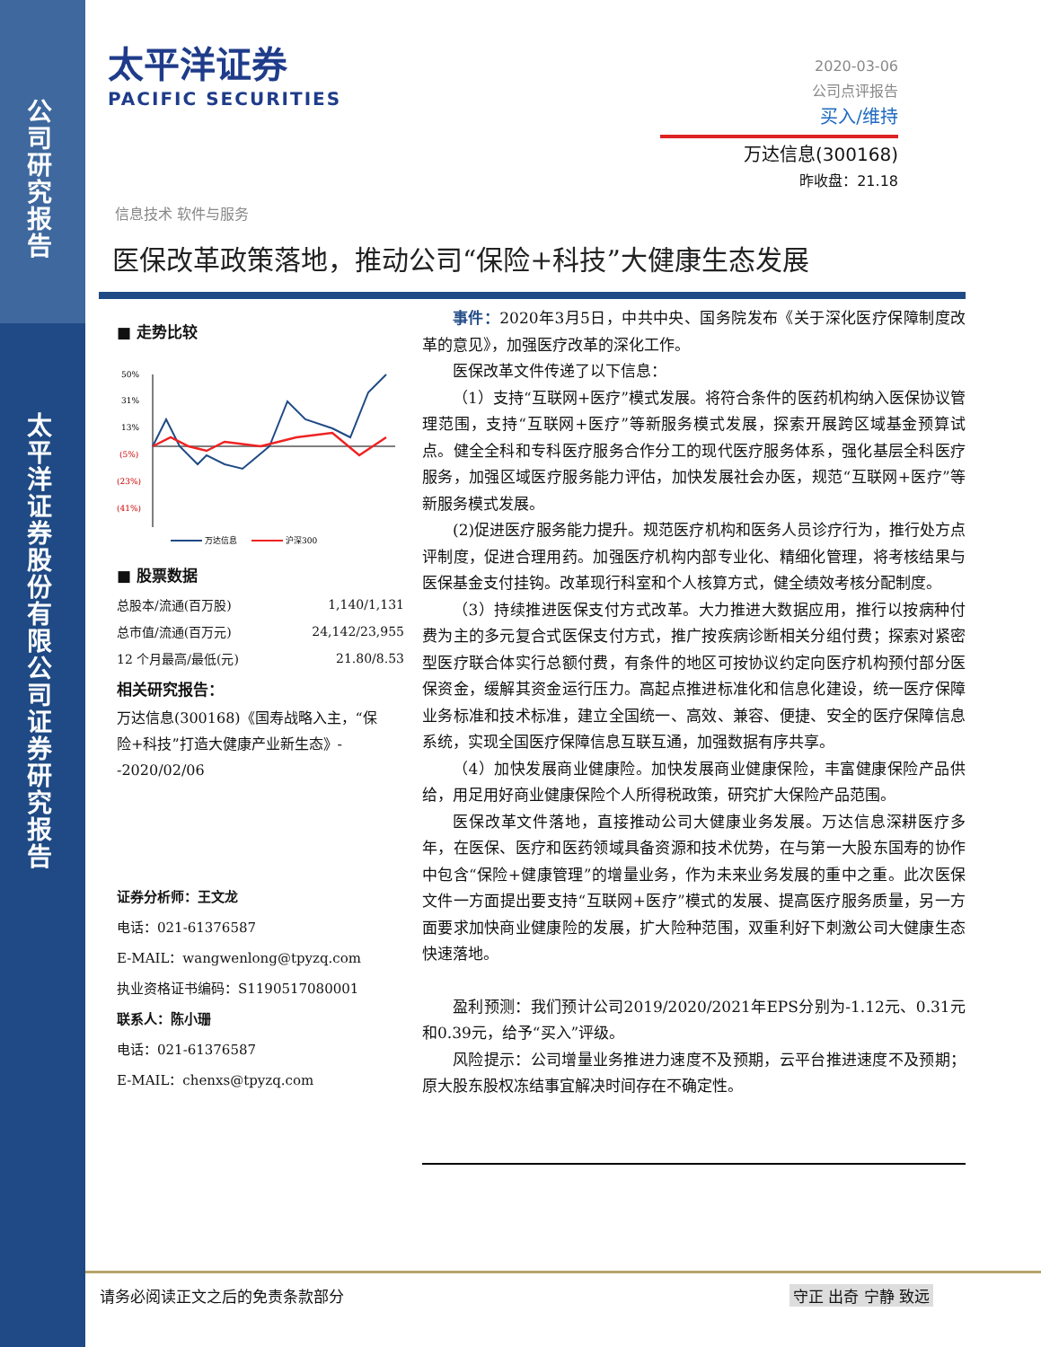公司研究报告
太平洋证券股份有限公司证券研究报告
太平洋证券
PACIFIC SECURITIES
2020-03-06
公司点评报告
买入/维持
万达信息(300168)
昨收盘：21.18
信息技术 软件与服务
医保改革政策落地，推动公司“保险+科技”大健康生态发展
■ 走势比较
50%
31%
13%
(5%)
(23%)
(41%)
万达信息
沪深300
■ 股票数据
| 总股本/流通(百万股) | 1,140/1,131 |
| 总市值/流通(百万元) | 24,142/23,955 |
| 12 个月最高/最低(元) | 21.80/8.53 |
相关研究报告：
万达信息(300168)《国寿战略入主，“保险+科技”打造大健康产业新生态》--2020/02/06
证券分析师：王文龙
电话：021-61376587
E-MAIL：wangwenlong@tpyzq.com
执业资格证书编码：S1190517080001
联系人：陈小珊
电话：021-61376587
E-MAIL：chenxs@tpyzq.com
事件：2020年3月5日，中共中央、国务院发布《关于深化医疗保障制度改革的意见》，加强医疗改革的深化工作。
医保改革文件传递了以下信息：
（1）支持“互联网+医疗”模式发展。将符合条件的医药机构纳入医保协议管理范围，支持“互联网+医疗”等新服务模式发展，探索开展跨区域基金预算试点。健全全科和专科医疗服务合作分工的现代医疗服务体系，强化基层全科医疗服务，加强区域医疗服务能力评估，加快发展社会办医，规范“互联网+医疗”等新服务模式发展。
(2)促进医疗服务能力提升。规范医疗机构和医务人员诊疗行为，推行处方点评制度，促进合理用药。加强医疗机构内部专业化、精细化管理，将考核结果与医保基金支付挂钩。改革现行科室和个人核算方式，健全绩效考核分配制度。
（3）持续推进医保支付方式改革。大力推进大数据应用，推行以按病种付费为主的多元复合式医保支付方式，推广按疾病诊断相关分组付费；探索对紧密型医疗联合体实行总额付费，有条件的地区可按协议约定向医疗机构预付部分医保资金，缓解其资金运行压力。高起点推进标准化和信息化建设，统一医疗保障业务标准和技术标准，建立全国统一、高效、兼容、便捷、安全的医疗保障信息系统，实现全国医疗保障信息互联互通，加强数据有序共享。
（4）加快发展商业健康险。加快发展商业健康保险，丰富健康保险产品供给，用足用好商业健康保险个人所得税政策，研究扩大保险产品范围。
医保改革文件落地，直接推动公司大健康业务发展。万达信息深耕医疗多年，在医保、医疗和医药领域具备资源和技术优势，在与第一大股东国寿的协作中包含“保险+健康管理”的增量业务，作为未来业务发展的重中之重。此次医保文件一方面提出要支持“互联网+医疗”模式的发展、提高医疗服务质量，另一方面要求加快商业健康险的发展，扩大险种范围，双重利好下刺激公司大健康生态快速落地。
盈利预测：我们预计公司2019/2020/2021年EPS分别为-1.12元、0.31元和0.39元，给予“买入”评级。
风险提示：公司增量业务推进力速度不及预期，云平台推进速度不及预期；原大股东股权冻结事宜解决时间存在不确定性。
请务必阅读正文之后的免责条款部分 守正 出奇 宁静 致远